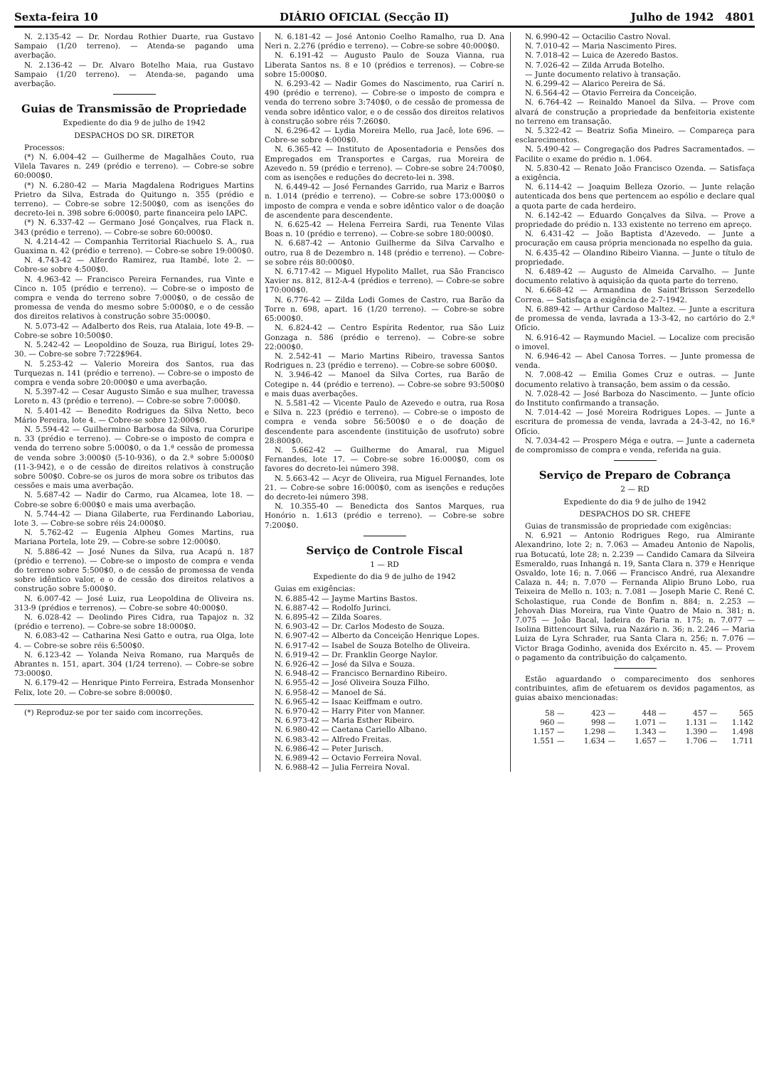Sexta-feira 10 DIÁRIO OFICIAL (Secção II) Julho de 1942 4801
N. 2.135-42 — Dr. Nordau Rothier Duarte, rua Gustavo Sampaio (1/20 terreno). — Atenda-se pagando uma averbação.
N. 2.136-42 — Dr. Alvaro Botelho Maia, rua Gustavo Sampaio (1/20 terreno). — Atenda-se, pagando uma averbação.
Guias de Transmissão de Propriedade
Expediente do dia 9 de julho de 1942
DESPACHOS DO SR. DIRETOR
Processos:
(*) N. 6.004-42 — Guilherme de Magalhães Couto, rua Vilela Tavares n. 249 (prédio e terreno). — Cobre-se sobre 60:000$0.
(*) N. 6.280-42 — Maria Magdalena Rodrigues Martins Prietro da Silva, Estrada do Quitungo n. 355 (prédio e terreno). — Cobre-se sobre 12:500$0, com as isenções do decreto-lei n. 398 sobre 6:000$0, parte financeira pelo IAPC.
(*) N. 6.337-42 — Germano José Gonçalves, rua Flack n. 343 (prédio e terreno). — Cobre-se sobre 60:000$0.
N. 4.214-42 — Companhia Territorial Riachuelo S. A., rua Guaxima n. 42 (prédio e terreno). — Cobre-se sobre 19:000$0.
N. 4.743-42 — Alferdo Ramirez, rua Itambé, lote 2. — Cobre-se sobre 4:500$0.
N. 4.963-42 — Francisco Pereira Fernandes, rua Vinte e Cinco n. 105 (prédio e terreno). — Cobre-se o imposto de compra e venda do terreno sobre 7:000$0, o de cessão de promessa de venda do mesmo sobre 5:000$0, e o de cessão dos direitos relativos à construção sobre 35:000$0.
N. 5.073-42 — Adalberto dos Reis, rua Atalaia, lote 49-B. — Cobre-se sobre 10:500$0.
N. 5.242-42 — Leopoldino de Souza, rua Biriguí, lotes 29-30. — Cobre-se sobre 7:722$964.
N. 5.253-42 — Valerio Moreira dos Santos, rua das Turquezas n. 141 (prédio e terreno). — Cobre-se o imposto de compra e venda sobre 20:000$0 e uma averbação.
N. 5.397-42 — Cesar Augusto Simão e sua mulher, travessa Loreto n. 43 (prédio e terreno). — Cobre-se sobre 7:000$0.
N. 5.401-42 — Benedito Rodrigues da Silva Netto, beco Mário Pereira, lote 4. — Cobre-se sobre 12:000$0.
N. 5.594-42 — Guilhermino Barbosa da Silva, rua Coruripe n. 33 (prédio e terreno). — Cobre-se o imposto de compra e venda do terreno sobre 5:000$0, o da 1.ª cessão de promessa de venda sobre 3:000$0 (5-10-936), o da 2.ª sobre 5:000$0 (11-3-942), e o de cessão de direitos relativos à construção sobre 500$0. Cobre-se os juros de mora sobre os tributos das cessões e mais uma averbação.
N. 5.687-42 — Nadir do Carmo, rua Alcamea, lote 18. — Cobre-se sobre 6:000$0 e mais uma averbação.
N. 5.744-42 — Diana Gilaberte, rua Ferdinando Laboriau, lote 3. — Cobre-se sobre réis 24:000$0.
N. 5.762-42 — Eugenia Alpheu Gomes Martins, rua Mariana Portela, lote 29. — Cobre-se sobre 12:000$0.
N. 5.886-42 — José Nunes da Silva, rua Acapú n. 187 (prédio e terreno). — Cobre-se o imposto de compra e venda do terreno sobre 5:500$0, o de cessão de promessa de venda sobre idêntico valor, e o de cessão dos direitos relativos a construção sobre 5:000$0.
N. 6.007-42 — José Luiz, rua Leopoldina de Oliveira ns. 313-9 (prédios e terrenos). — Cobre-se sobre 40:000$0.
N. 6.028-42 — Deolindo Pires Cidra, rua Tapajoz n. 32 (prédio e terreno). — Cobre-se sobre 18:000$0.
N. 6.083-42 — Catharina Nesi Gatto e outra, rua Olga, lote 4. — Cobre-se sobre réis 6:500$0.
N. 6.123-42 — Yolanda Neiva Romano, rua Marquês de Abrantes n. 151, apart. 304 (1/24 terreno). — Cobre-se sobre 73:000$0.
N. 6.179-42 — Henrique Pinto Ferreira, Estrada Monsenhor Felix, lote 20. — Cobre-se sobre 8:000$0.
(*) Reproduz-se por ter saido com incorreções.
N. 6.181-42 — José Antonio Coelho Ramalho, rua D. Ana Neri n. 2.276 (prédio e terreno). — Cobre-se sobre 40:000$0.
N. 6.191-42 — Augusto Paulo de Souza Vianna, rua Liberata Santos ns. 8 e 10 (prédios e terrenos). — Cobre-se sobre 15:000$0.
N. 6.293-42 — Nadir Gomes do Nascimento, rua Carirí n. 490 (prédio e terreno). — Cobre-se o imposto de compra e venda do terreno sobre 3:740$0, o de cessão de promessa de venda sobre idêntico valor, e o de cessão dos direitos relativos à construção sobre réis 7:260$0.
N. 6.296-42 — Lydia Moreira Mello, rua Jacê, lote 696. — Cobre-se sobre 4:000$0.
N. 6.365-42 — Instituto de Aposentadoria e Pensões dos Empregados em Transportes e Cargas, rua Moreira de Azevedo n. 59 (prédio e terreno). — Cobre-se sobre 24:700$0, com as isenções e reduções do decreto-lei n. 398.
N. 6.449-42 — José Fernandes Garrido, rua Mariz e Barros n. 1.014 (prédio e terreno). — Cobre-se sobre 173:000$0 o imposto de compra e venda e sobre idêntico valor o de doação de ascendente para descendente.
N. 6.625-42 — Helena Ferreira Sardi, rua Tenente Vilas Boas n. 10 (prédio e terreno). — Cobre-se sobre 180:000$0.
N. 6.687-42 — Antonio Guilherme da Silva Carvalho e outro, rua 8 de Dezembro n. 148 (prédio e terreno). — Cobre-se sobre réis 80:000$0.
N. 6.717-42 — Miguel Hypolito Mallet, rua São Francisco Xavier ns. 812, 812-A-4 (prédios e terreno). — Cobre-se sobre 170:000$0.
N. 6.776-42 — Zilda Lodi Gomes de Castro, rua Barão da Torre n. 698, apart. 16 (1/20 terreno). — Cobre-se sobre 65:000$0.
N. 6.824-42 — Centro Espírita Redentor, rua São Luiz Gonzaga n. 586 (prédio e terreno). — Cobre-se sobre 22:000$0.
N. 2.542-41 — Mario Martins Ribeiro, travessa Santos Rodrigues n. 23 (prédio e terreno). — Cobre-se sobre 600$0.
N. 3.946-42 — Manoel da Silva Cortes, rua Barão de Cotegipe n. 44 (prédio e terreno). — Cobre-se sobre 93:500$0 e mais duas averbações.
N. 5.581-42 — Vicente Paulo de Azevedo e outra, rua Rosa e Silva n. 223 (prédio e terreno). — Cobre-se o imposto de compra e venda sobre 56:500$0 e o de doação de descendente para ascendente (instituição de usofruto) sobre 28:800$0.
N. 5.662-42 — Guilherme do Amaral, rua Miguel Fernandes, lote 17. — Cobre-se sobre 16:000$0, com os favores do decreto-lei número 398.
N. 5.663-42 — Acyr de Oliveira, rua Miguel Fernandes, lote 21. — Cobre-se sobre 16:000$0, com as isenções e reduções do decreto-lei número 398.
N. 10.355-40 — Benedicta dos Santos Marques, rua Honório n. 1.613 (prédio e terreno). — Cobre-se sobre 7:200$0.
Serviço de Controle Fiscal
1 — RD
Expediente do dia 9 de julho de 1942
Guias em exigências:
N. 6.885-42 — Jayme Martins Bastos.
N. 6.887-42 — Rodolfo Jurinci.
N. 6.895-42 — Zilda Soares.
N. 6.903-42 — Dr. Carlos Modesto de Souza.
N. 6.907-42 — Alberto da Conceição Henrique Lopes.
N. 6.917-42 — Isabel de Souza Botelho de Oliveira.
N. 6.919-42 — Dr. Franklin George Naylor.
N. 6.926-42 — José da Silva e Souza.
N. 6.948-42 — Francisco Bernardino Ribeiro.
N. 6.955-42 — José Oliveira Souza Filho.
N. 6.958-42 — Manoel de Sá.
N. 6.965-42 — Isaac Keiffmam e outro.
N. 6.970-42 — Harry Piter von Manner.
N. 6.973-42 — Maria Esther Ribeiro.
N. 6.980-42 — Caetana Cariello Albano.
N. 6.983-42 — Alfredo Freitas.
N. 6.986-42 — Peter Jurisch.
N. 6.989-42 — Octavio Ferreira Noval.
N. 6.988-42 — Julia Ferreira Noval.
N. 6.990-42 — Octacilio Castro Noval.
N. 7.010-42 — Maria Nascimento Pires.
N. 7.018-42 — Luica de Azeredo Bastos.
N. 7.026-42 — Zilda Arruda Botelho.
— Junte documento relativo à transação.
N. 6.299-42 — Alarico Pereira de Sá.
N. 6.564-42 — Otavio Ferreira da Conceição.
N. 6.764-42 — Reinaldo Manoel da Silva. — Prove com alvará de construção a propriedade da benfeitoria existente no terreno em transação.
N. 5.322-42 — Beatriz Sofia Mineiro. — Compareça para esclarecimentos.
N. 5.490-42 — Congregação dos Padres Sacramentados. — Facilite o exame do prédio n. 1.064.
N. 5.830-42 — Renato João Francisco Ozenda. — Satisfaça a exigência.
N. 6.114-42 — Joaquim Belleza Ozorio. — Junte relação autenticada dos bens que pertencem ao espólio e declare qual a quota parte de cada herdeiro.
N. 6.142-42 — Eduardo Gonçalves da Silva. — Prove a propriedade do prédio n. 133 existente no terreno em apreço.
N. 6.431-42 — João Baptista d'Azevedo. — Junte a procuração em causa própria mencionada no espelho da guia.
N. 6.435-42 — Olandino Ribeiro Vianna. — Junte o título de propriedade.
N. 6.489-42 — Augusto de Almeida Carvalho. — Junte documento relativo à aquisição da quota parte do terreno.
N. 6.668-42 — Armandina de Saint'Brisson Serzedello Correa. — Satisfaça a exigência de 2-7-1942.
N. 6.889-42 — Arthur Cardoso Maltez. — Junte a escritura de promessa de venda, lavrada a 13-3-42, no cartório do 2.º Ofício.
N. 6.916-42 — Raymundo Maciel. — Localize com precisão o imovel.
N. 6.946-42 — Abel Canosa Torres. — Junte promessa de venda.
N. 7.008-42 — Emilia Gomes Cruz e outras. — Junte documento relativo à transação, bem assim o da cessão.
N. 7.028-42 — José Barboza do Nascimento. — Junte ofício do Instituto confirmando a transação.
N. 7.014-42 — José Moreira Rodrigues Lopes. — Junte a escritura de promessa de venda, lavrada a 24-3-42, no 16.º Ofício.
N. 7.034-42 — Prospero Méga e outra. — Junte a caderneta de compromisso de compra e venda, referida na guia.
Serviço de Preparo de Cobrança
2 — RD
Expediente do dia 9 de julho de 1942
DESPACHOS DO SR. CHEFE
Guias de transmissão de propriedade com exigências:
N. 6.921 — Antonio Rodrigues Rego, rua Almirante Alexandrino, lote 2; n. 7.063 — Amadeu Antonio de Napolis, rua Botucatú, lote 28; n. 2.239 — Candido Camara da Silveira Esmeraldo, ruas Inhangá n. 19, Santa Clara n. 379 e Henrique Osvaldo, lote 16; n. 7.066 — Francisco André, rua Alexandre Calaza n. 44; n. 7.070 — Fernanda Alipio Bruno Lobo, rua Teixeira de Mello n. 103; n. 7.081 — Joseph Marie C. René C. Scholastique, rua Conde de Bonfim n. 884; n. 2.253 — Jehovah Dias Moreira, rua Vinte Quatro de Maio n. 381; n. 7.075 — João Bacal, ladeira do Faria n. 175; n. 7.077 — Isolina Bittencourt Silva, rua Nazário n. 36; n. 2.246 — Maria Luiza de Lyra Schrader, rua Santa Clara n. 256; n. 7.076 — Victor Braga Godinho, avenida dos Exército n. 45. — Provem o pagamento da contribuição do calçamento.
Estão aguardando o comparecimento dos senhores contribuintes, afim de efetuarem os devidos pagamentos, as guias abaixo mencionadas:
| 58 — | 423 — | 448 — | 457 — | 565 |
| 960 — | 998 — | 1.071 — | 1.131 — | 1.142 |
| 1.157 — | 1.298 — | 1.343 — | 1.390 — | 1.498 |
| 1.551 — | 1.634 — | 1.657 — | 1.706 — | 1.711 |